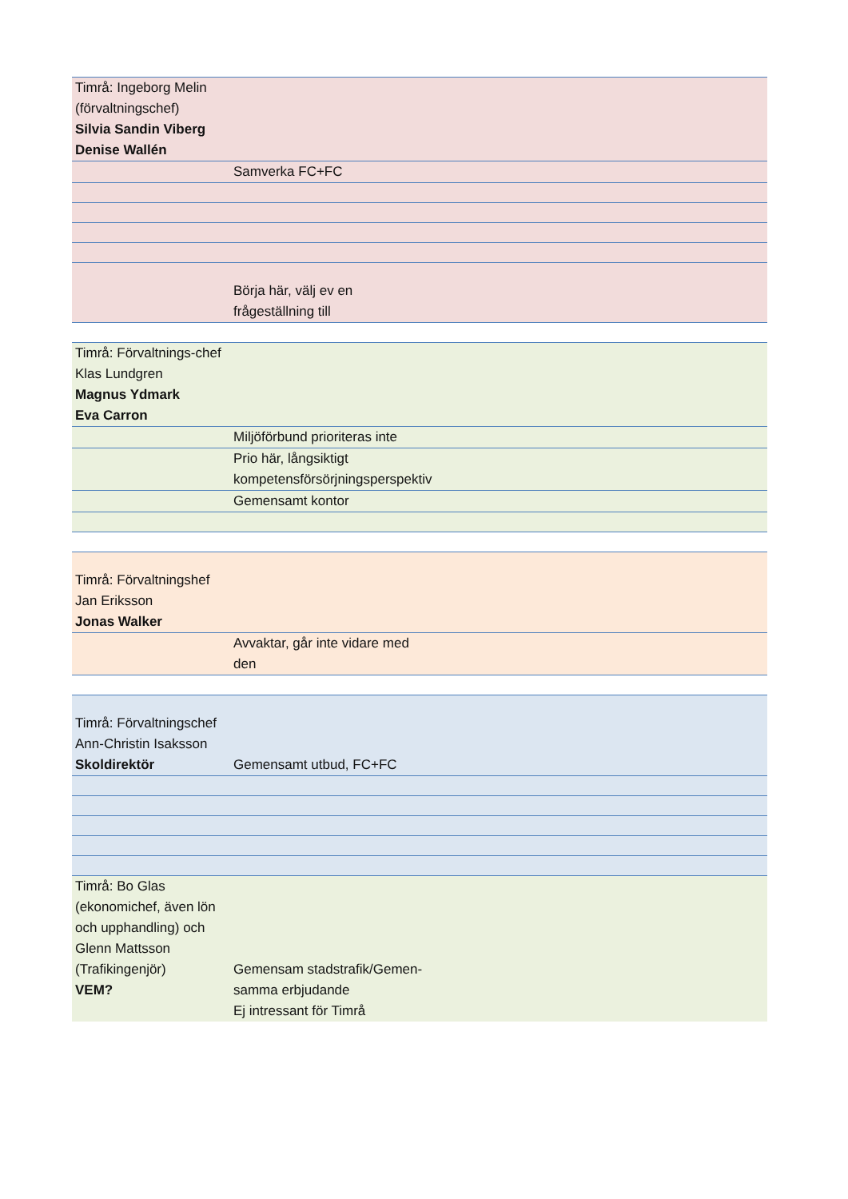| Timrå: Ingeborg Melin (förvaltningschef) Silvia Sandin Viberg Denise Wallén | | | |
| | Samverka FC+FC | | |
| | Börja här, välj ev en frågeställning till | | |
| Timrå: Förvaltnings-chef Klas Lundgren Magnus Ydmark Eva Carron | | | |
| | Miljöförbund prioriteras inte | | |
| | Prio här, långsiktigt kompetensförsörjningsperspektiv | | |
| | Gemensamt kontor | | |
| Timrå: Förvaltningshef Jan Eriksson Jonas Walker | | | |
| | Avvaktar, går inte vidare med den | | |
| Timrå: Förvaltningschef Ann-Christin Isaksson Skoldirektör | Gemensamt utbud, FC+FC | | |
| Timrå: Bo Glas (ekonomichef, även lön och upphandling) och Glenn Mattsson (Trafikingenjör) VEM? | Gemensam stadstrafik/Gemen-samma erbjudande Ej intressant för Timrå | | |